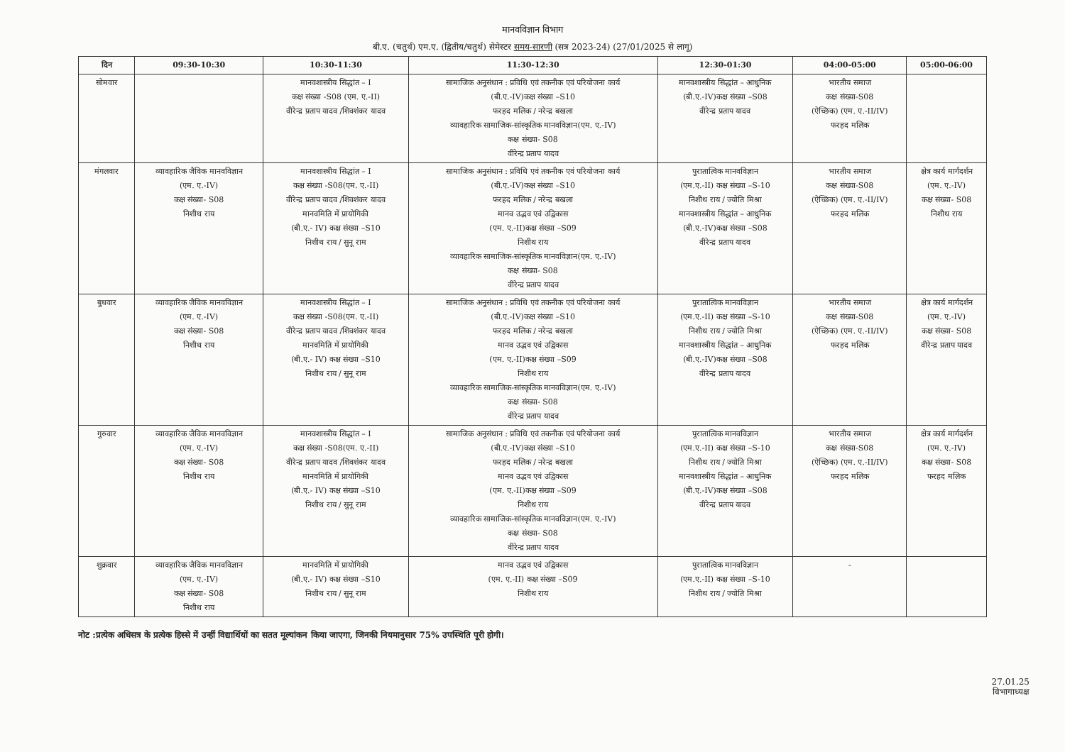मानवविज्ञान विभाग
बी.ए. (चतुर्थ) एम.ए. (द्वितीय/चतुर्थ) सेमेस्टर समय-सारणी (सत्र 2023-24) (27/01/2025 से लागू)
| दिन | 09:30-10:30 | 10:30-11:30 | 11:30-12:30 | 12:30-01:30 | 04:00-05:00 | 05:00-06:00 |
| --- | --- | --- | --- | --- | --- | --- |
| सोमवार | | मानवशास्त्रीय सिद्धांत – I कक्ष संख्या -S08 (एम. ए.-II) वीरेन्द्र प्रताप यादव /शिवशंकर यादव | सामाजिक अनुसंधान : प्रविधि एवं तकनीक एवं परियोजना कार्य (बी.ए.-IV)कक्ष संख्या –S10 फरहद मलिक / नरेन्द्र बखला व्यावहारिक सामाजिक-सांस्कृतिक मानवविज्ञान(एम. ए.-IV) कक्ष संख्या- S08 वीरेन्द्र प्रताप यादव | मानवशास्त्रीय सिद्धांत – आधुनिक (बी.ए.-IV)कक्ष संख्या –S08 वीरेन्द्र प्रताप यादव | भारतीय समाज कक्ष संख्या-S08 (ऐच्छिक) (एम. ए.-II/IV) फरहद मलिक | |
| मंगलवार | व्यावहारिक जैविक मानवविज्ञान (एम. ए.-IV) कक्ष संख्या- S08 निशीथ राय | मानवशास्त्रीय सिद्धांत – I कक्ष संख्या -S08(एम. ए.-II) वीरेन्द्र प्रताप यादव /शिवशंकर यादव मानवमिति में प्रायोगिकी (बी.ए.- IV) कक्ष संख्या –S10 निशीथ राय / सुनू राम | सामाजिक अनुसंधान : प्रविधि एवं तकनीक एवं परियोजना कार्य (बी.ए.-IV)कक्ष संख्या –S10 फरहद मलिक / नरेन्द्र बखला मानव उद्भव एवं उद्विकास (एम. ए.-II)कक्ष संख्या –S09 निशीथ राय व्यावहारिक सामाजिक-सांस्कृतिक मानवविज्ञान(एम. ए.-IV) कक्ष संख्या- S08 वीरेन्द्र प्रताप यादव | पुरातात्विक मानवविज्ञान (एम.ए.-II) कक्ष संख्या –S-10 निशीथ राय / ज्योति मिश्रा मानवशास्त्रीय सिद्धांत – आधुनिक (बी.ए.-IV)कक्ष संख्या –S08 वीरेन्द्र प्रताप यादव | भारतीय समाज कक्ष संख्या-S08 (ऐच्छिक) (एम. ए.-II/IV) फरहद मलिक | क्षेत्र कार्य मार्गदर्शन (एम. ए.-IV) कक्ष संख्या- S08 निशीथ राय |
| बुधवार | व्यावहारिक जैविक मानवविज्ञान (एम. ए.-IV) कक्ष संख्या- S08 निशीथ राय | मानवशास्त्रीय सिद्धांत – I कक्ष संख्या -S08(एम. ए.-II) वीरेन्द्र प्रताप यादव /शिवशंकर यादव मानवमिति में प्रायोगिकी (बी.ए.- IV) कक्ष संख्या –S10 निशीथ राय / सुनू राम | सामाजिक अनुसंधान : प्रविधि एवं तकनीक एवं परियोजना कार्य (बी.ए.-IV)कक्ष संख्या –S10 फरहद मलिक / नरेन्द्र बखला मानव उद्भव एवं उद्विकास (एम. ए.-II)कक्ष संख्या –S09 निशीथ राय व्यावहारिक सामाजिक-सांस्कृतिक मानवविज्ञान(एम. ए.-IV) कक्ष संख्या- S08 वीरेन्द्र प्रताप यादव | पुरातात्विक मानवविज्ञान (एम.ए.-II) कक्ष संख्या –S-10 निशीथ राय / ज्योति मिश्रा मानवशास्त्रीय सिद्धांत – आधुनिक (बी.ए.-IV)कक्ष संख्या –S08 वीरेन्द्र प्रताप यादव | भारतीय समाज कक्ष संख्या-S08 (ऐच्छिक) (एम. ए.-II/IV) फरहद मलिक | क्षेत्र कार्य मार्गदर्शन (एम. ए.-IV) कक्ष संख्या- S08 वीरेन्द्र प्रताप यादव |
| गुरुवार | व्यावहारिक जैविक मानवविज्ञान (एम. ए.-IV) कक्ष संख्या- S08 निशीथ राय | मानवशास्त्रीय सिद्धांत – I कक्ष संख्या -S08(एम. ए.-II) वीरेन्द्र प्रताप यादव /शिवशंकर यादव मानवमिति में प्रायोगिकी (बी.ए.- IV) कक्ष संख्या –S10 निशीथ राय / सुनू राम | सामाजिक अनुसंधान : प्रविधि एवं तकनीक एवं परियोजना कार्य (बी.ए.-IV)कक्ष संख्या –S10 फरहद मलिक / नरेन्द्र बखला मानव उद्भव एवं उद्विकास (एम. ए.-II)कक्ष संख्या –S09 निशीथ राय व्यावहारिक सामाजिक-सांस्कृतिक मानवविज्ञान(एम. ए.-IV) कक्ष संख्या- S08 वीरेन्द्र प्रताप यादव | पुरातात्विक मानवविज्ञान (एम.ए.-II) कक्ष संख्या –S-10 निशीथ राय / ज्योति मिश्रा मानवशास्त्रीय सिद्धांत – आधुनिक (बी.ए.-IV)कक्ष संख्या –S08 वीरेन्द्र प्रताप यादव | भारतीय समाज कक्ष संख्या-S08 (ऐच्छिक) (एम. ए.-II/IV) फरहद मलिक | क्षेत्र कार्य मार्गदर्शन (एम. ए.-IV) कक्ष संख्या- S08 फरहद मलिक |
| शुक्रवार | व्यावहारिक जैविक मानवविज्ञान (एम. ए.-IV) कक्ष संख्या- S08 निशीथ राय | मानवमिति में प्रायोगिकी (बी.ए.- IV) कक्ष संख्या –S10 निशीथ राय / सुनू राम | मानव उद्भव एवं उद्विकास (एम. ए.-II) कक्ष संख्या –S09 निशीथ राय | पुरातात्विक मानवविज्ञान (एम.ए.-II) कक्ष संख्या –S-10 निशीथ राय / ज्योति मिश्रा | - | |
नोट :प्रत्येक अधिसत्र के प्रत्येक हिस्से में उन्हीं विद्यार्थियों का सतत मूल्यांकन किया जाएगा, जिनकी नियमानुसार 75% उपस्थिति पूरी होगी।
27.01.25
विभागाध्यक्ष